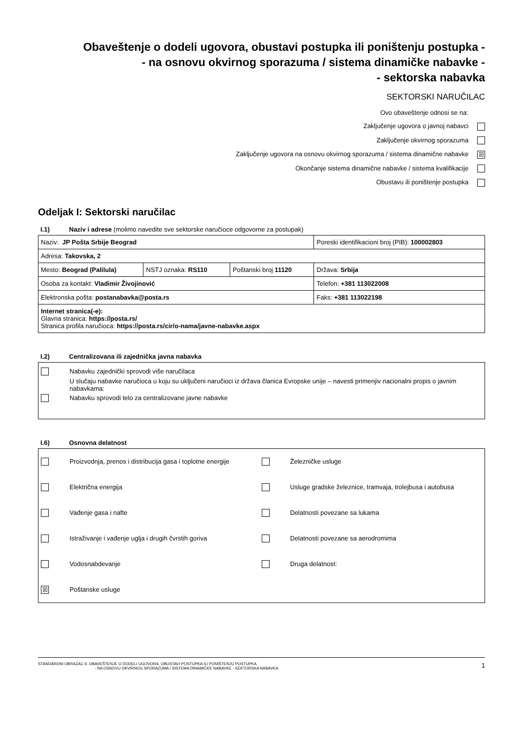Obaveštenje o dodeli ugovora, obustavi postupka ili poništenju postupka -
- na osnovu okvirnog sporazuma / sistema dinamičke nabavke -
- sektorska nabavka
SEKTORSKI NARUČILAC
Ovo obaveštenje odnosi se na:
Zaključenje ugovora o javnoj nabavci
Zaključenje okvirnog sporazuma
Zaključenje ugovora na osnovu okvirnog sporazuma / sistema dinamične nabavke ☒
Okončanje sistema dinamične nabavke / sistema kvalifikacije
Obustavu ili poništenje postupka
Odeljak I: Sektorski naručilac
I.1) Naziv i adrese (molimo navedite sve sektorske naručioce odgovorne za postupak)
| Naziv: JP Pošta Srbije Beograd | | | Poreski identifikacioni broj (PIB): 100002803 |
| Adresa: Takovska, 2 | | | |
| Mesto: Beograd (Palilula) | NSTJ oznaka: RS110 | Poštanski broj 11120 | Država: Srbija |
| Osoba za kontakt: Vladimir Živojinović | | | Telefon: +381 113022008 |
| Elektronska pošta: postanabavka@posta.rs | | | Faks: +381 113022198 |
| Internet stranica(-e): Glavna stranica: https://posta.rs/ Stranica profila naručioca: https://posta.rs/cir/o-nama/javne-nabavke.aspx | | | |
I.2) Centralizovana ili zajednička javna nabavka
Nabavku zajednički sprovodi više naručilaca
U slučaju nabavke naručioca u koju su uključeni naručioci iz država članica Evropske unije – navesti primenjiv nacionalni propis o javnim nabavkama:
Nabavku sprovodi telo za centralizovane javne nabavke
I.6) Osnovna delatnost
Proizvodnja, prenos i distribucija gasa i toplotne energije
Železničke usluge
Električna energija
Usluge gradske železnice, tramvaja, trolejbusa i autobusa
Vađenje gasa i nafte
Delatnosti povezane sa lukama
Istraživanje i vađenje uglja i drugih čvrstih goriva
Delatnosti povezane sa aerodromima
Vodosnabdevanje
Druga delatnost:
☒ Poštanske usluge
STANDARDNI OBRAZAC 6: OBAVEŠTENJE O DODELI UGOVORA, OBUSTAVI POSTUPKA ILI PONIŠTENJU POSTUPKA
- NA OSNOVU OKVIRNOG SPORAZUMA / SISTEMA DINAMIČKE NABAVKE - SEKTORSKA NABAVKA
1